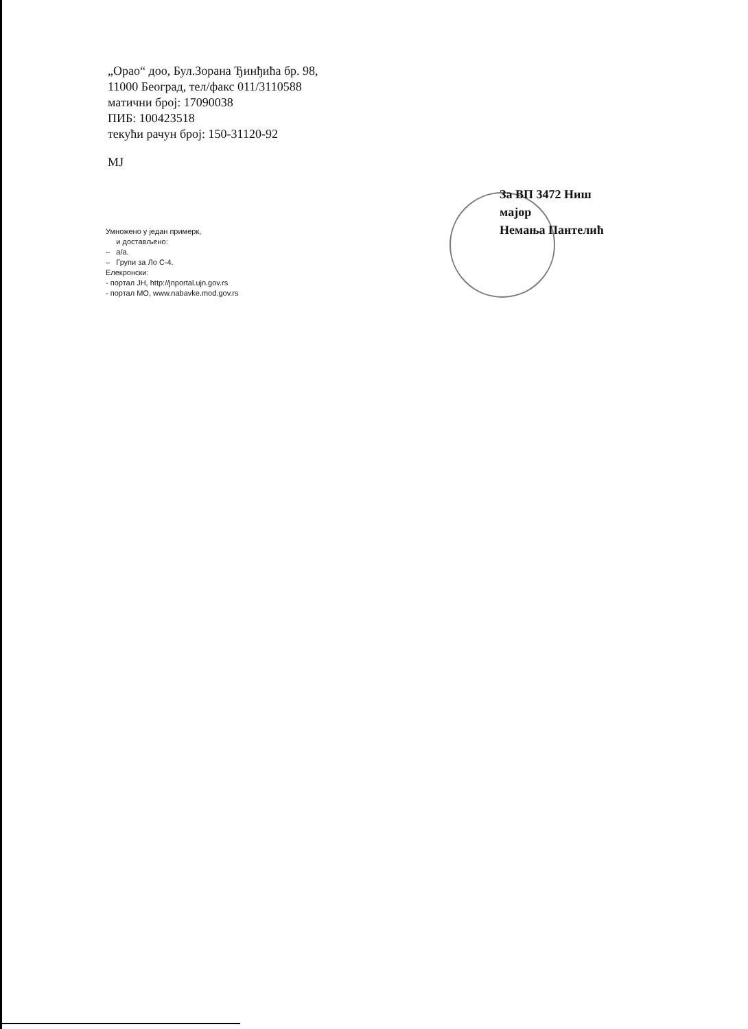„Орао“ доо, Бул.Зорана Ђинђића бр. 98,
11000 Београд, тел/факс 011/3110588
матични број: 17090038
ПИБ: 100423518
текући рачун број: 150-31120-92
MJ
За ВП 3472 Ниш
мајор
Немања Пантелић
Умножено у један примерк,
и достављено:
– а/а.
– Групи за Ло С-4.
Елекронски:
- портал ЈН, http://jnportal.ujn.gov.rs
- портал МО, www.nabavke.mod.gov.rs